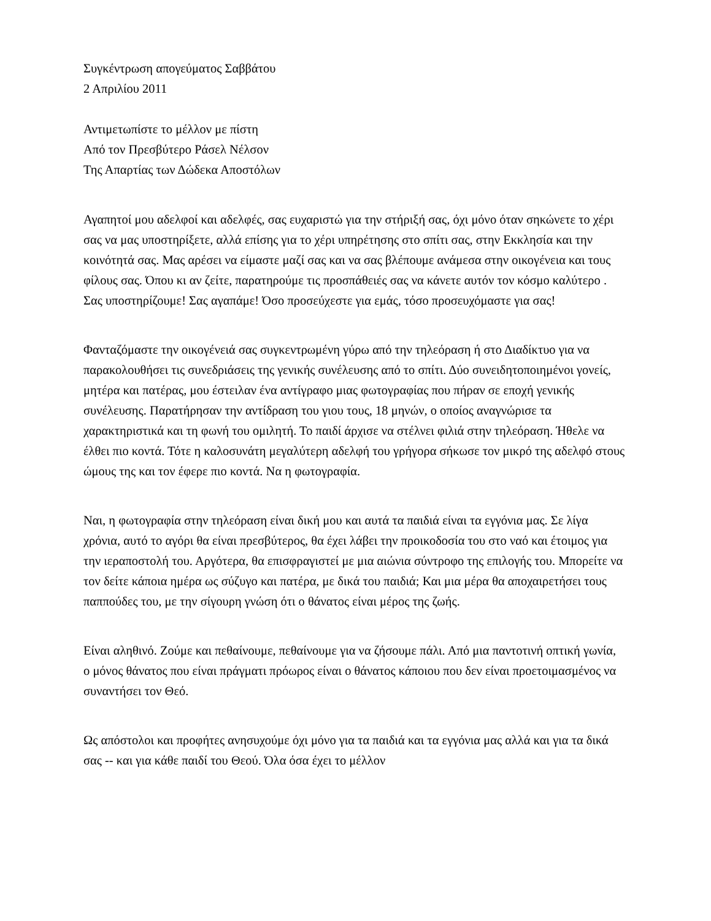Συγκέντρωση απογεύματος Σαββάτου
2 Απριλίου 2011
Αντιμετωπίστε το μέλλον με πίστη
Από τον Πρεσβύτερο Ράσελ Νέλσον
Της Απαρτίας των Δώδεκα Αποστόλων
Αγαπητοί μου αδελφοί και αδελφές, σας ευχαριστώ για την στήριξή σας, όχι μόνο όταν σηκώνετε το χέρι σας να μας υποστηρίξετε, αλλά επίσης για το χέρι υπηρέτησης στο σπίτι σας, στην Εκκλησία και την κοινότητά σας. Μας αρέσει να είμαστε μαζί σας και να σας βλέπουμε ανάμεσα στην οικογένεια και τους φίλους σας. Όπου κι αν ζείτε, παρατηρούμε τις προσπάθειές σας να κάνετε αυτόν τον κόσμο καλύτερο . Σας υποστηρίζουμε! Σας αγαπάμε! Όσο προσεύχεστε για εμάς, τόσο προσευχόμαστε για σας!
Φανταζόμαστε την οικογένειά σας συγκεντρωμένη γύρω από την τηλεόραση ή στο Διαδίκτυο για να παρακολουθήσει τις συνεδριάσεις της γενικής συνέλευσης από το σπίτι. Δύο συνειδητοποιημένοι γονείς, μητέρα και πατέρας, μου έστειλαν ένα αντίγραφο μιας φωτογραφίας που πήραν σε εποχή γενικής συνέλευσης. Παρατήρησαν την αντίδραση του γιου τους, 18 μηνών, ο οποίος αναγνώρισε τα χαρακτηριστικά και τη φωνή του ομιλητή. Το παιδί άρχισε να στέλνει φιλιά στην τηλεόραση. Ήθελε να έλθει πιο κοντά. Τότε η καλοσυνάτη μεγαλύτερη αδελφή του γρήγορα σήκωσε τον μικρό της αδελφό στους ώμους της και τον έφερε πιο κοντά. Να η φωτογραφία.
Ναι, η φωτογραφία στην τηλεόραση είναι δική μου και αυτά τα παιδιά είναι τα εγγόνια μας. Σε λίγα χρόνια, αυτό το αγόρι θα είναι πρεσβύτερος, θα έχει λάβει την προικοδοσία του στο ναό και έτοιμος για την ιεραποστολή του. Αργότερα, θα επισφραγιστεί με μια αιώνια σύντροφο της επιλογής του. Μπορείτε να τον δείτε κάποια ημέρα ως σύζυγο και πατέρα, με δικά του παιδιά; Και μια μέρα θα αποχαιρετήσει τους παππούδες του, με την σίγουρη γνώση ότι ο θάνατος είναι μέρος της ζωής.
Είναι αληθινό. Ζούμε και πεθαίνουμε, πεθαίνουμε για να ζήσουμε πάλι. Από μια παντοτινή οπτική γωνία, ο μόνος θάνατος που είναι πράγματι πρόωρος είναι ο θάνατος κάποιου που δεν είναι προετοιμασμένος να συναντήσει τον Θεό.
Ως απόστολοι και προφήτες ανησυχούμε όχι μόνο για τα παιδιά και τα εγγόνια μας αλλά και για τα δικά σας -- και για κάθε παιδί του Θεού. Όλα όσα έχει το μέλλον